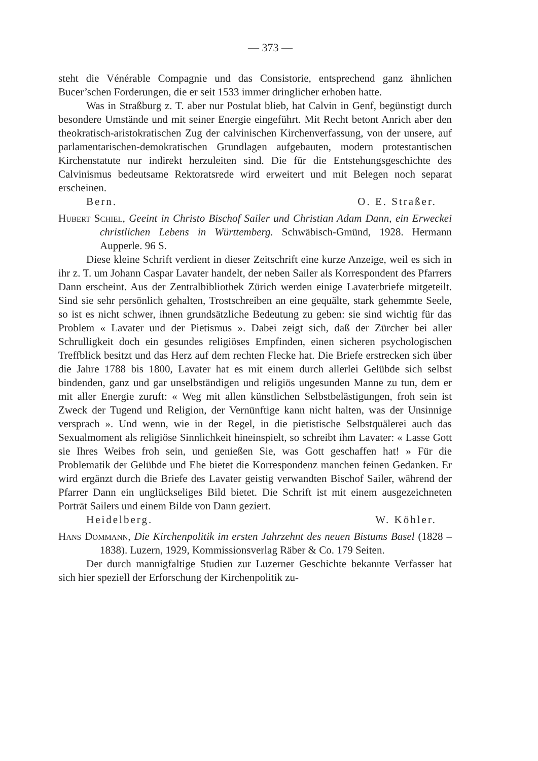— 373 —
steht die Vénérable Compagnie und das Consistorie, entsprechend ganz ähnlichen Bucer’schen Forderungen, die er seit 1533 immer dringlicher erhoben hatte.
Was in Straßburg z. T. aber nur Postulat blieb, hat Calvin in Genf, begünstigt durch besondere Umstände und mit seiner Energie eingeführt. Mit Recht betont Anrich aber den theokratisch-aristokratischen Zug der calvinischen Kirchenverfassung, von der unsere, auf parlamentarischen-demokratischen Grundlagen aufgebauten, modern protestantischen Kirchenstatute nur indirekt herzuleiten sind. Die für die Entstehungsgeschichte des Calvinismus bedeutsame Rektoratsrede wird erweitert und mit Belegen noch separat erscheinen.
Bern. O. E. Straßer.
Hubert Schiel, Geeint in Christo Bischof Sailer und Christian Adam Dann, ein Erweckei christlichen Lebens in Württemberg. Schwäbisch-Gmünd, 1928. Hermann Aupperle. 96 S.
Diese kleine Schrift verdient in dieser Zeitschrift eine kurze Anzeige, weil es sich in ihr z. T. um Johann Caspar Lavater handelt, der neben Sailer als Korrespondent des Pfarrers Dann erscheint. Aus der Zentralbibliothek Zürich werden einige Lavaterbriefe mitgeteilt. Sind sie sehr persönlich gehalten, Trostschreiben an eine gequälte, stark gehemmte Seele, so ist es nicht schwer, ihnen grundsätzliche Bedeutung zu geben: sie sind wichtig für das Problem « Lavater und der Pietismus ». Dabei zeigt sich, daß der Zürcher bei aller Schrulligkeit doch ein gesundes religiöses Empfinden, einen sicheren psychologischen Treffblick besitzt und das Herz auf dem rechten Flecke hat. Die Briefe erstrecken sich über die Jahre 1788 bis 1800, Lavater hat es mit einem durch allerlei Gelübde sich selbst bindenden, ganz und gar unselbständigen und religiös ungesunden Manne zu tun, dem er mit aller Energie zuruft: « Weg mit allen künstlichen Selbstbelästigungen, froh sein ist Zweck der Tugend und Religion, der Vernünftige kann nicht halten, was der Unsinnige versprach ». Und wenn, wie in der Regel, in die pietistische Selbstquälerei auch das Sexualmoment als religiöse Sinnlichkeit hineinspielt, so schreibt ihm Lavater: « Lasse Gott sie Ihres Weibes froh sein, und genießen Sie, was Gott geschaffen hat! » Für die Problematik der Gelübde und Ehe bietet die Korrespondenz manchen feinen Gedanken. Er wird ergänzt durch die Briefe des Lavater geistig verwandten Bischof Sailer, während der Pfarrer Dann ein unglückseliges Bild bietet. Die Schrift ist mit einem ausgezeichneten Porträt Sailers und einem Bilde von Dann geziert.
Heidelberg. W. Köhler.
Hans Dommann, Die Kirchenpolitik im ersten Jahrzehnt des neuen Bistums Basel (1828 – 1838). Luzern, 1929, Kommissionsverlag Räber & Co. 179 Seiten.
Der durch mannigfaltige Studien zur Luzerner Geschichte bekannte Verfasser hat sich hier speziell der Erforschung der Kirchenpolitik zu-